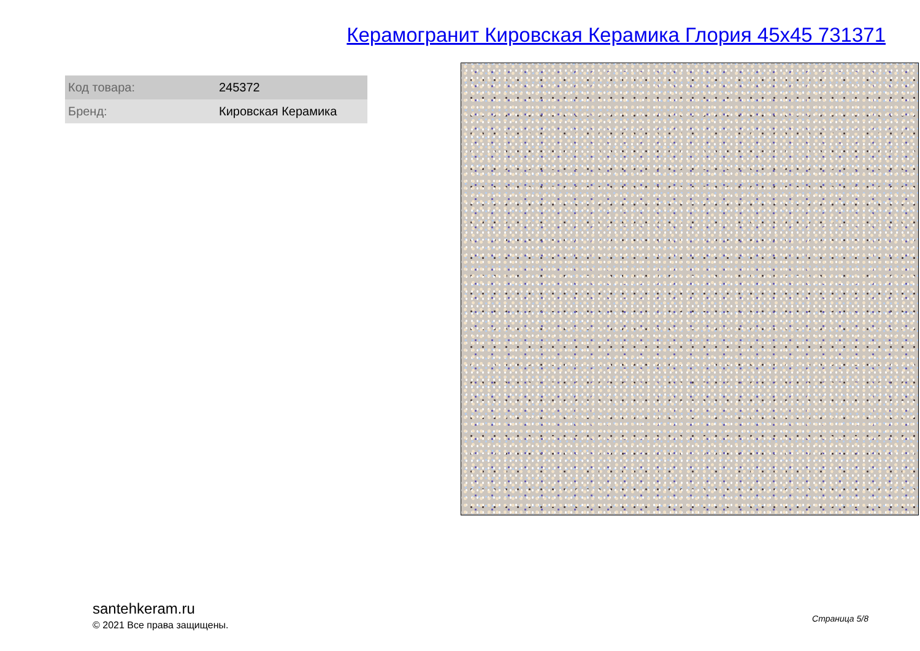Керамогранит Кировская Керамика Глория 45x45 731371
| Код товара: | 245372 |
| Бренд: | Кировская Керамика |
santehkeram.ru
© 2021 Все права защищены.
Страница 5/8